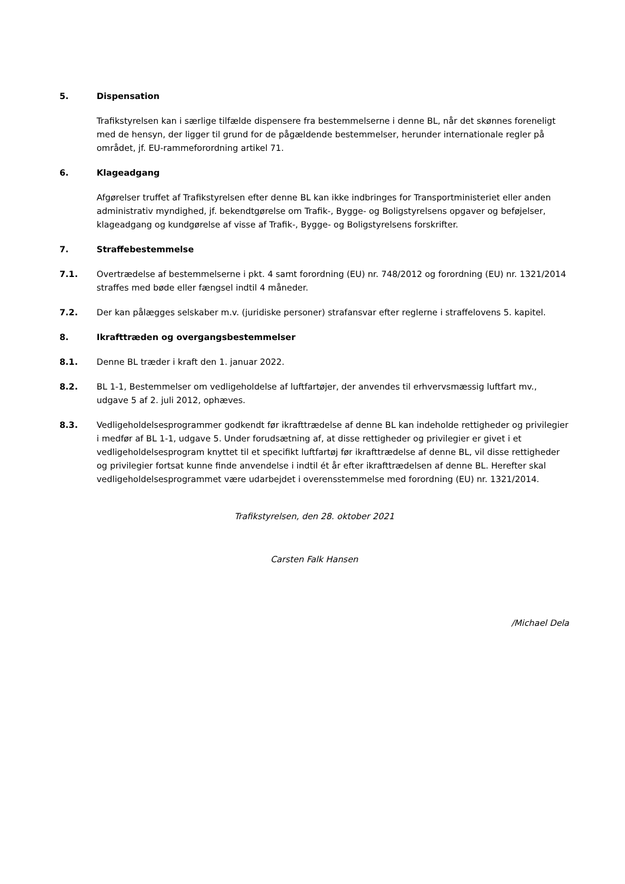5. Dispensation
Trafikstyrelsen kan i særlige tilfælde dispensere fra bestemmelserne i denne BL, når det skønnes foreneligt med de hensyn, der ligger til grund for de pågældende bestemmelser, herunder internationale regler på området, jf. EU-rammeforordning artikel 71.
6. Klageadgang
Afgørelser truffet af Trafikstyrelsen efter denne BL kan ikke indbringes for Transportministeriet eller anden administrativ myndighed, jf. bekendtgørelse om Trafik-, Bygge- og Boligstyrelsens opgaver og beføjelser, klageadgang og kundgørelse af visse af Trafik-, Bygge- og Boligstyrelsens forskrifter.
7. Straffebestemmelse
7.1. Overtrædelse af bestemmelserne i pkt. 4 samt forordning (EU) nr. 748/2012 og forordning (EU) nr. 1321/2014 straffes med bøde eller fængsel indtil 4 måneder.
7.2. Der kan pålægges selskaber m.v. (juridiske personer) strafansvar efter reglerne i straffelovens 5. kapitel.
8. Ikrafttræden og overgangsbestemmelser
8.1. Denne BL træder i kraft den 1. januar 2022.
8.2. BL 1-1, Bestemmelser om vedligeholdelse af luftfartøjer, der anvendes til erhvervsmæssig luftfart mv., udgave 5 af 2. juli 2012, ophæves.
8.3. Vedligeholdelsesprogrammer godkendt før ikrafttrædelse af denne BL kan indeholde rettigheder og privilegier i medfør af BL 1-1, udgave 5. Under forudsætning af, at disse rettigheder og privilegier er givet i et vedligeholdelsesprogram knyttet til et specifikt luftfartøj før ikrafttrædelse af denne BL, vil disse rettigheder og privilegier fortsat kunne finde anvendelse i indtil ét år efter ikrafttrædelsen af denne BL. Herefter skal vedligeholdelsesprogrammet være udarbejdet i overensstemmelse med forordning (EU) nr. 1321/2014.
Trafikstyrelsen, den 28. oktober 2021
Carsten Falk Hansen
/Michael Dela